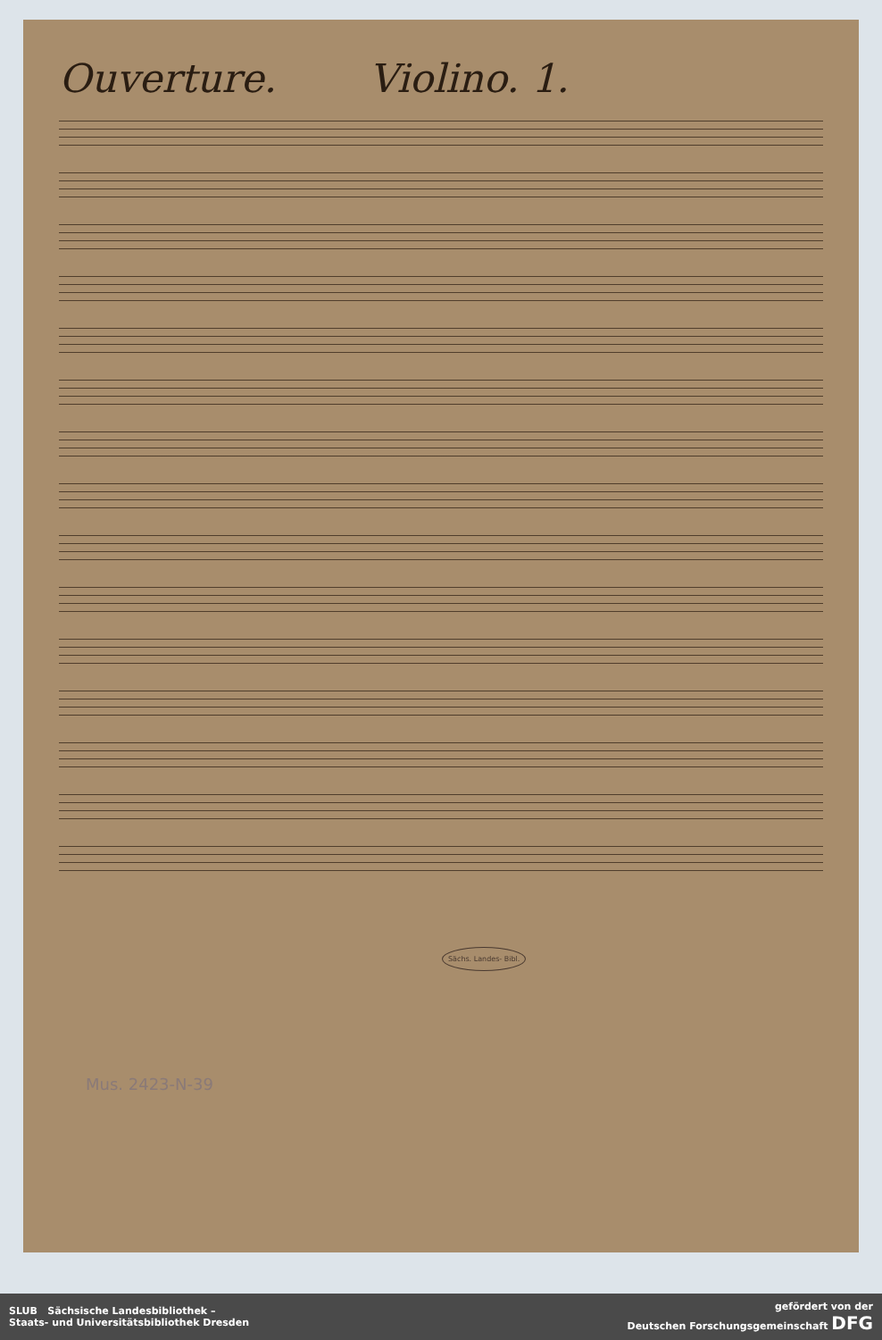Ouverture. Violino. 1.
Mus. 2423-N-39
Sächs. Landes- Bibl.
SLUB Sächsische Landesbibliothek –
Staats- und Universitätsbibliothek Dresden
gefördert von der
Deutschen Forschungsgemeinschaft DFG